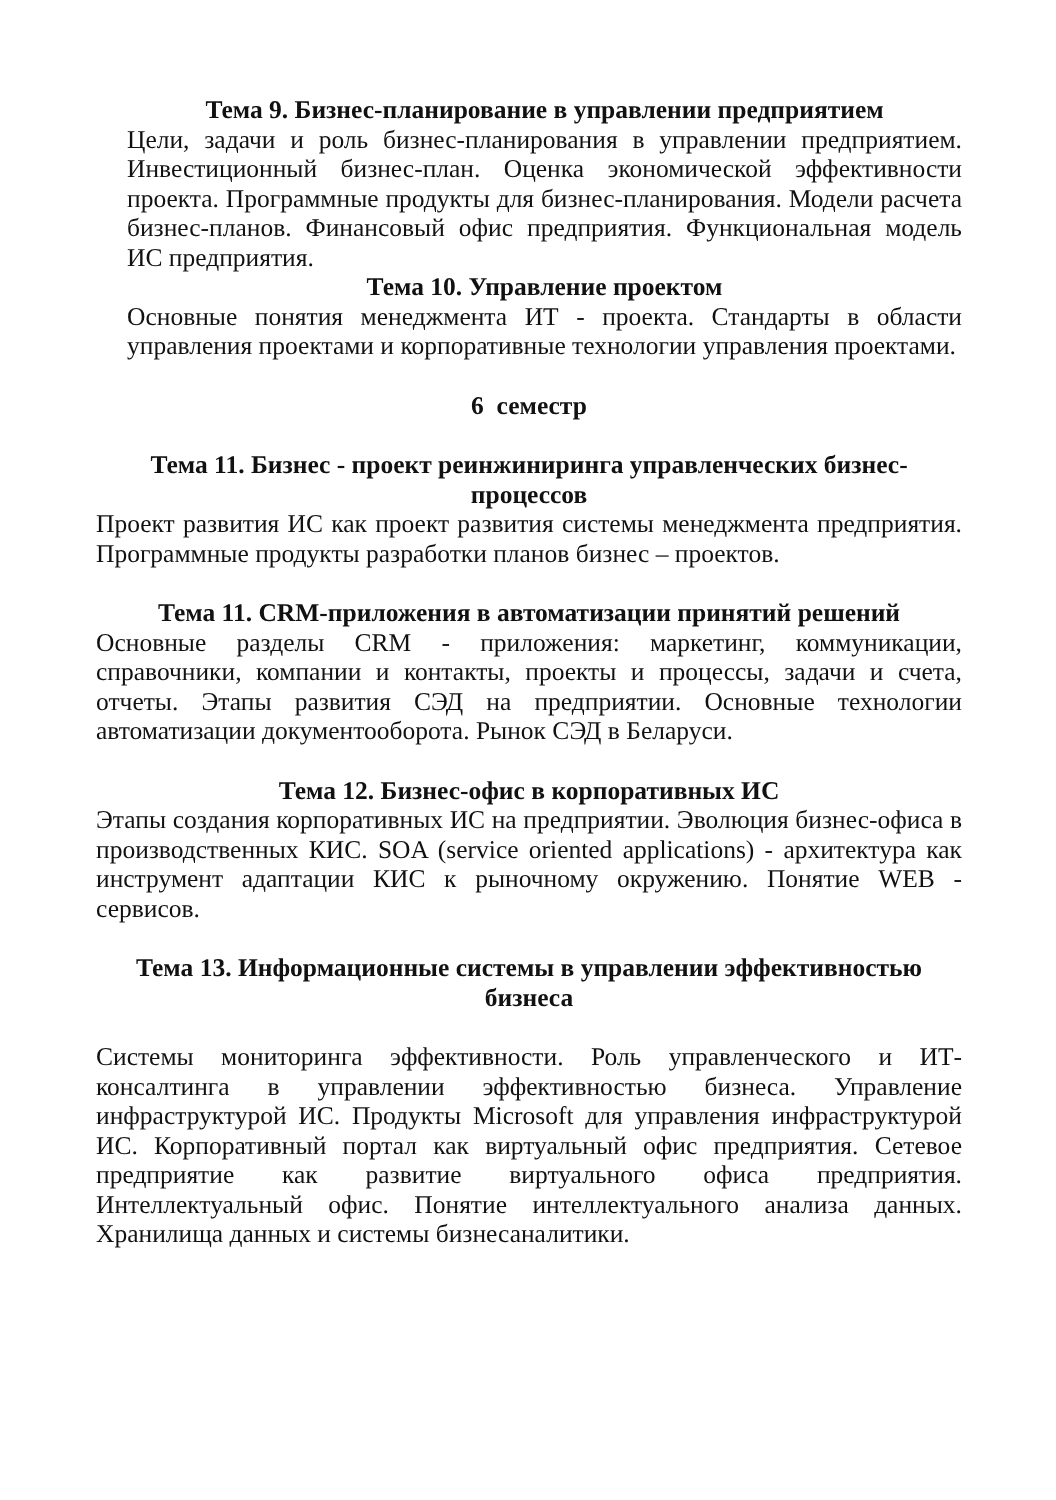Тема 9. Бизнес-планирование в управлении предприятием
Цели, задачи и роль бизнес-планирования в управлении предприятием. Инвестиционный бизнес-план. Оценка экономической эффективности проекта. Программные продукты для бизнес-планирования. Модели расчета бизнес-планов. Финансовый офис предприятия. Функциональная модель ИС предприятия.
Тема 10. Управление проектом
Основные понятия менеджмента ИТ - проекта. Стандарты в области управления проектами и корпоративные технологии управления проектами.
6 семестр
Тема 11. Бизнес - проект реинжиниринга управленческих бизнес-процессов
Проект развития ИС как проект развития системы менеджмента предприятия. Программные продукты разработки планов бизнес – проектов.
Тема 11. CRM-приложения в автоматизации принятий решений
Основные разделы CRM - приложения: маркетинг, коммуникации, справочники, компании и контакты, проекты и процессы, задачи и счета, отчеты. Этапы развития СЭД на предприятии. Основные технологии автоматизации документооборота. Рынок СЭД в Беларуси.
Тема 12. Бизнес-офис в корпоративных ИС
Этапы создания корпоративных ИС на предприятии. Эволюция бизнес-офиса в производственных КИС. SOA (service oriented applications) - архитектура как инструмент адаптации КИС к рыночному окружению. Понятие WEB - сервисов.
Тема 13. Информационные системы в управлении эффективностью бизнеса
Системы мониторинга эффективности. Роль управленческого и ИТ- консалтинга в управлении эффективностью бизнеса. Управление инфраструктурой ИС. Продукты Microsoft для управления инфраструктурой ИС. Корпоративный портал как виртуальный офис предприятия. Сетевое предприятие как развитие виртуального офиса предприятия. Интеллектуальный офис. Понятие интеллектуального анализа данных. Хранилища данных и системы бизнесаналитики.